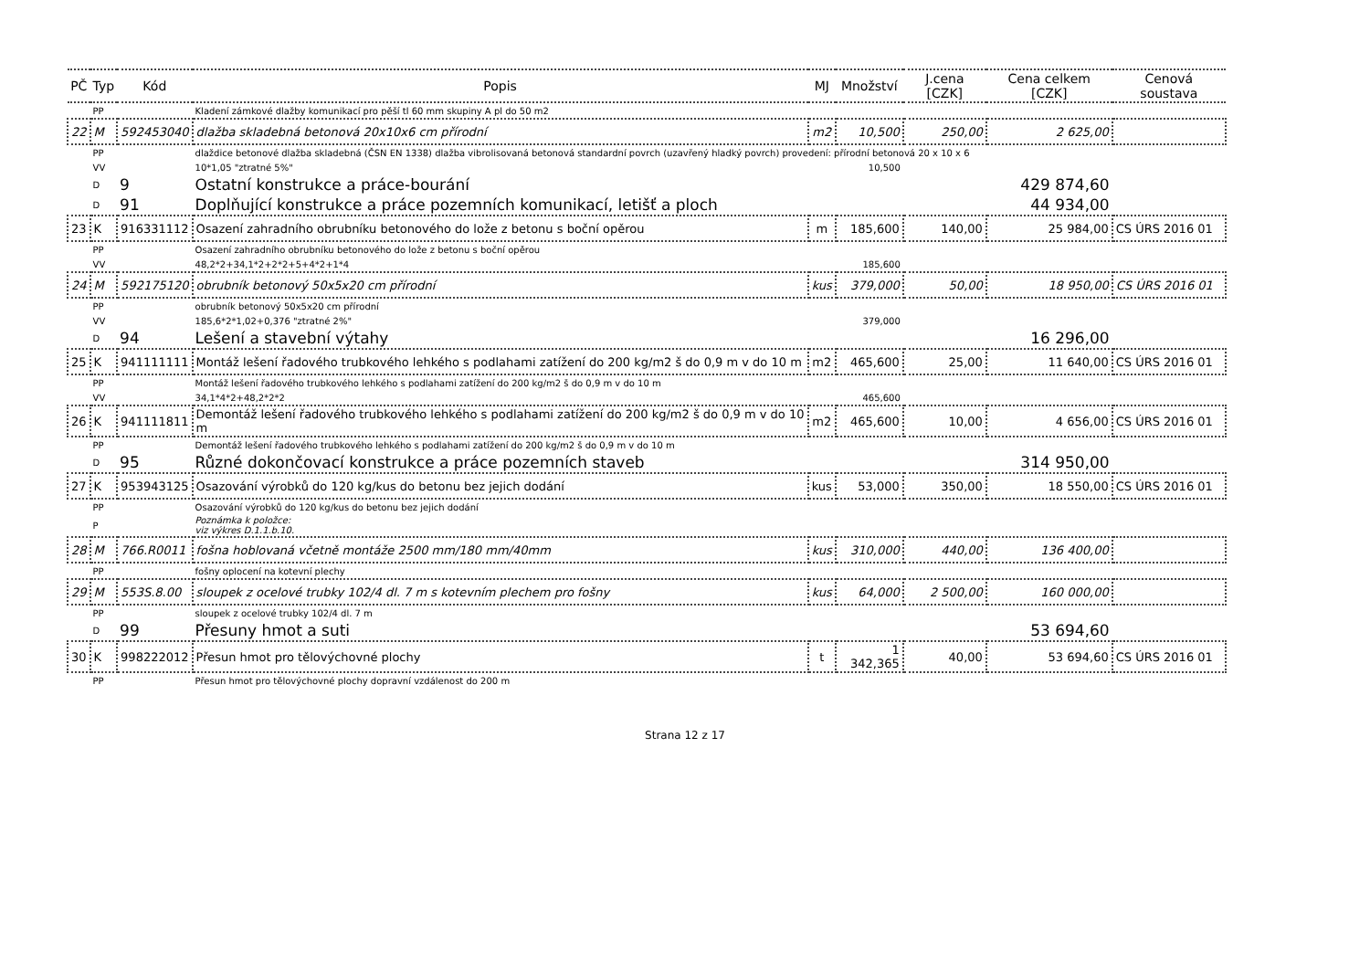| PČ | Typ | Kód | Popis | MJ | Množství | J.cena [CZK] | Cena celkem [CZK] | Cenová soustava |
| --- | --- | --- | --- | --- | --- | --- | --- | --- |
| | PP | | Kladení zámkové dlažby komunikací pro pěší tl 60 mm skupiny A pl do 50 m2 | | | | | |
| 22 | M | 592453040 | dlažba skladebná betonová 20x10x6 cm přírodní | m2 | 10,500 | 250,00 | 2 625,00 | |
| | PP | | dlaždice betonové dlažba skladebná (ČSN EN 1338) dlažba vibrolisovaná betonová standardní povrch (uzavřený hladký povrch) provedení: přírodní betonová 20 x 10 x 6 | | | | | |
| | VV | | 10*1,05 "ztratné 5%" | | 10,500 | | | |
| | D | 9 | Ostatní konstrukce a práce-bourání | | | | 429 874,60 | |
| | D | 91 | Doplňující konstrukce a práce pozemních komunikací, letišť a ploch | | | | 44 934,00 | |
| 23 | K | 916331112 | Osazení zahradního obrubníku betonového do lože z betonu s boční opěrou | m | 185,600 | 140,00 | 25 984,00 | CS ÚRS 2016 01 |
| | PP | | Osazení zahradního obrubníku betonového do lože z betonu s boční opěrou | | | | | |
| | VV | | 48,2*2+34,1*2+2*2+5+4*2+1*4 | | 185,600 | | | |
| 24 | M | 592175120 | obrubník betonový 50x5x20 cm přírodní | kus | 379,000 | 50,00 | 18 950,00 | CS ÚRS 2016 01 |
| | PP | | obrubník betonový 50x5x20 cm přírodní | | | | | |
| | VV | | 185,6*2*1,02+0,376 "ztratné 2%" | | 379,000 | | | |
| | D | 94 | Lešení a stavební výtahy | | | | 16 296,00 | |
| 25 | K | 941111111 | Montáž lešení řadového trubkového lehkého s podlahami zatížení do 200 kg/m2 š do 0,9 m v do 10 m | m2 | 465,600 | 25,00 | 11 640,00 | CS ÚRS 2016 01 |
| | PP | | Montáž lešení řadového trubkového lehkého s podlahami zatížení do 200 kg/m2 š do 0,9 m v do 10 m | | | | | |
| | VV | | 34,1*4*2+48,2*2*2 | | 465,600 | | | |
| 26 | K | 941111811 | Demontáž lešení řadového trubkového lehkého s podlahami zatížení do 200 kg/m2 š do 0,9 m v do 10 m | m2 | 465,600 | 10,00 | 4 656,00 | CS ÚRS 2016 01 |
| | PP | | Demontáž lešení řadového trubkového lehkého s podlahami zatížení do 200 kg/m2 š do 0,9 m v do 10 m | | | | | |
| | D | 95 | Různé dokončovací konstrukce a práce pozemních staveb | | | | 314 950,00 | |
| 27 | K | 953943125 | Osazování výrobků do 120 kg/kus do betonu bez jejich dodání | kus | 53,000 | 350,00 | 18 550,00 | CS ÚRS 2016 01 |
| | PP | | Osazování výrobků do 120 kg/kus do betonu bez jejich dodání | | | | | |
| | P | | Poznámka k položce: viz výkres D.1.1.b.10. | | | | | |
| 28 | M | 766.R0011 | fošna hoblovaná včetně montáže 2500 mm/180 mm/40mm | kus | 310,000 | 440,00 | 136 400,00 | |
| | PP | | fošny oplocení na kotevní plechy | | | | | |
| 29 | M | 553S.8.00 | sloupek z ocelové trubky 102/4 dl. 7 m s kotevním plechem pro fošny | kus | 64,000 | 2 500,00 | 160 000,00 | |
| | PP | | sloupek z ocelové trubky 102/4 dl. 7 m | | | | | |
| | D | 99 | Přesuny hmot a suti | | | | 53 694,60 | |
| 30 | K | 998222012 | Přesun hmot pro tělovýchovné plochy | t | 1 342,365 | 40,00 | 53 694,60 | CS ÚRS 2016 01 |
| | PP | | Přesun hmot pro tělovýchovné plochy dopravní vzdálenost do 200 m | | | | | |
Strana 12 z 17